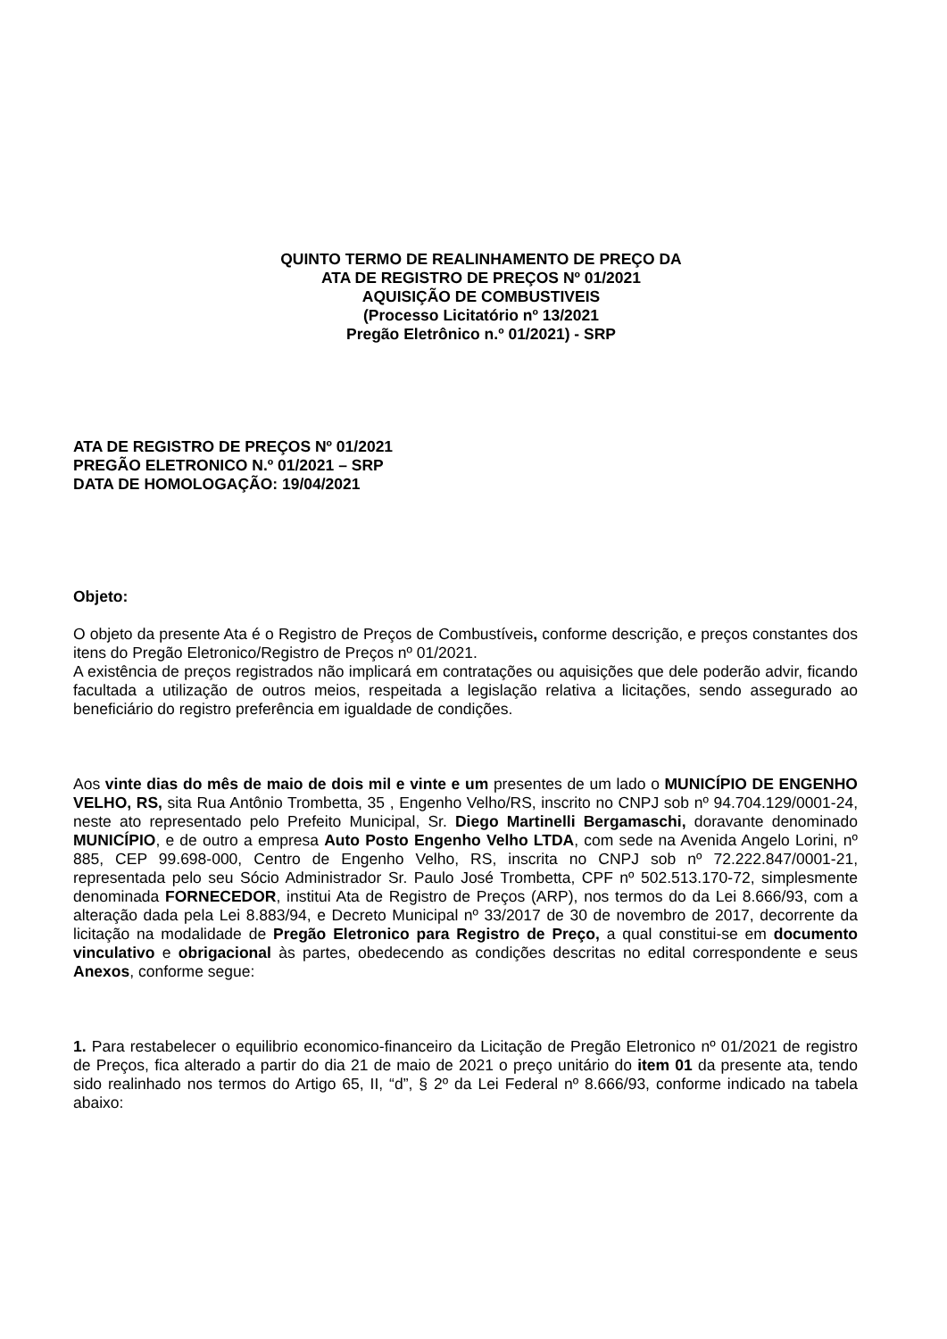QUINTO TERMO DE REALINHAMENTO DE PREÇO DA
ATA DE REGISTRO DE PREÇOS Nº 01/2021
AQUISIÇÃO DE COMBUSTIVEIS
(Processo Licitatório nº 13/2021
Pregão Eletrônico n.º 01/2021) - SRP
ATA DE REGISTRO DE PREÇOS Nº 01/2021
PREGÃO ELETRONICO N.º 01/2021 – SRP
DATA DE HOMOLOGAÇÃO: 19/04/2021
Objeto:
O objeto da presente Ata é o Registro de Preços de Combustíveis, conforme descrição, e preços constantes dos itens do Pregão Eletronico/Registro de Preços nº 01/2021.
A existência de preços registrados não implicará em contratações ou aquisições que dele poderão advir, ficando facultada a utilização de outros meios, respeitada a legislação relativa a licitações, sendo assegurado ao beneficiário do registro preferência em igualdade de condições.
Aos vinte dias do mês de maio de dois mil e vinte e um presentes de um lado o MUNICÍPIO DE ENGENHO VELHO, RS, sita Rua Antônio Trombetta, 35 , Engenho Velho/RS, inscrito no CNPJ sob nº 94.704.129/0001-24, neste ato representado pelo Prefeito Municipal, Sr. Diego Martinelli Bergamaschi, doravante denominado MUNICÍPIO, e de outro a empresa Auto Posto Engenho Velho LTDA, com sede na Avenida Angelo Lorini, nº 885, CEP 99.698-000, Centro de Engenho Velho, RS, inscrita no CNPJ sob nº 72.222.847/0001-21, representada pelo seu Sócio Administrador Sr. Paulo José Trombetta, CPF nº 502.513.170-72, simplesmente denominada FORNECEDOR, institui Ata de Registro de Preços (ARP), nos termos do da Lei 8.666/93, com a alteração dada pela Lei 8.883/94, e Decreto Municipal nº 33/2017 de 30 de novembro de 2017, decorrente da licitação na modalidade de Pregão Eletronico para Registro de Preço, a qual constitui-se em documento vinculativo e obrigacional às partes, obedecendo as condições descritas no edital correspondente e seus Anexos, conforme segue:
1. Para restabelecer o equilibrio economico-financeiro da Licitação de Pregão Eletronico nº 01/2021 de registro de Preços, fica alterado a partir do dia 21 de maio de 2021 o preço unitário do item 01 da presente ata, tendo sido realinhado nos termos do Artigo 65, II, “d”, § 2º da Lei Federal nº 8.666/93, conforme indicado na tabela abaixo: